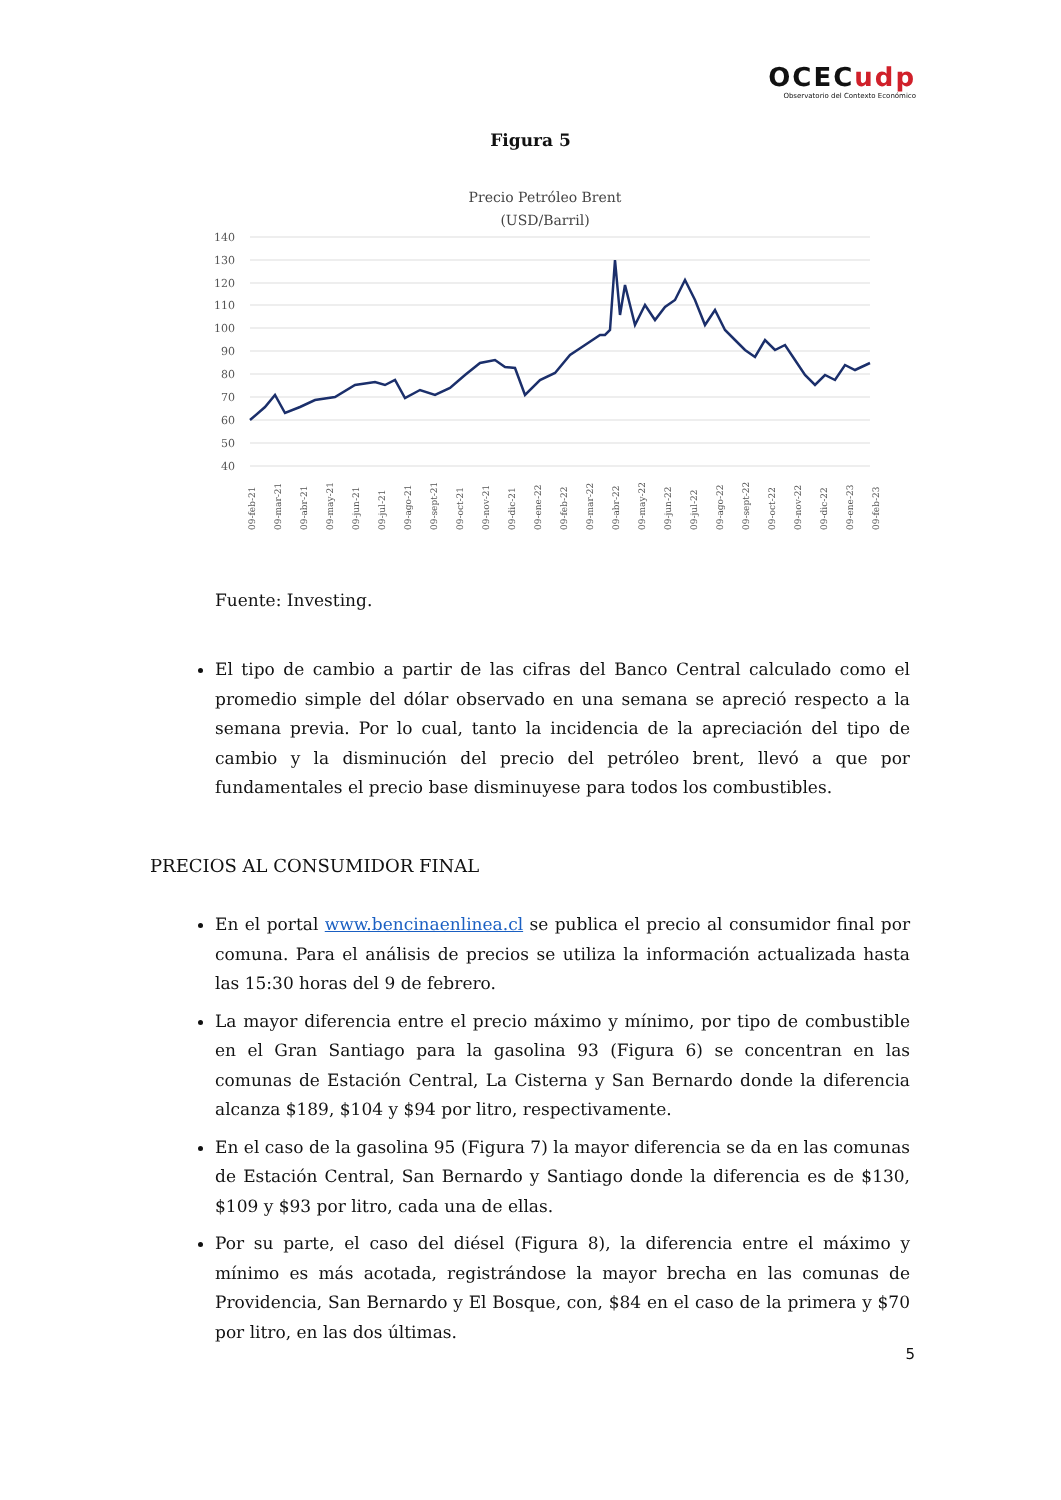OCECudp
Observatorio del Contexto Económico
Figura 5
Precio Petróleo Brent
(USD/Barril)
140
130
120
110
100
90
80
70
60
50
40
09-feb-21
09-mar-21
09-abr-21
09-may-21
09-jun-21
09-jul-21
09-ago-21
09-sept-21
09-oct-21
09-nov-21
09-dic-21
09-ene-22
09-feb-22
09-mar-22
09-abr-22
09-may-22
09-jun-22
09-jul-22
09-ago-22
09-sept-22
09-oct-22
09-nov-22
09-dic-22
09-ene-23
09-feb-23
Fuente: Investing.
El tipo de cambio a partir de las cifras del Banco Central calculado como el promedio simple del dólar observado en una semana se apreció respecto a la semana previa. Por lo cual, tanto la incidencia de la apreciación del tipo de cambio y la disminución del precio del petróleo brent, llevó a que por fundamentales el precio base disminuyese para todos los combustibles.
PRECIOS AL CONSUMIDOR FINAL
En el portal www.bencinaenlinea.cl se publica el precio al consumidor final por comuna. Para el análisis de precios se utiliza la información actualizada hasta las 15:30 horas del 9 de febrero.
La mayor diferencia entre el precio máximo y mínimo, por tipo de combustible en el Gran Santiago para la gasolina 93 (Figura 6) se concentran en las comunas de Estación Central, La Cisterna y San Bernardo donde la diferencia alcanza $189, $104 y $94 por litro, respectivamente.
En el caso de la gasolina 95 (Figura 7) la mayor diferencia se da en las comunas de Estación Central, San Bernardo y Santiago donde la diferencia es de $130, $109 y $93 por litro, cada una de ellas.
Por su parte, el caso del diésel (Figura 8), la diferencia entre el máximo y mínimo es más acotada, registrándose la mayor brecha en las comunas de Providencia, San Bernardo y El Bosque, con, $84 en el caso de la primera y $70 por litro, en las dos últimas.
5